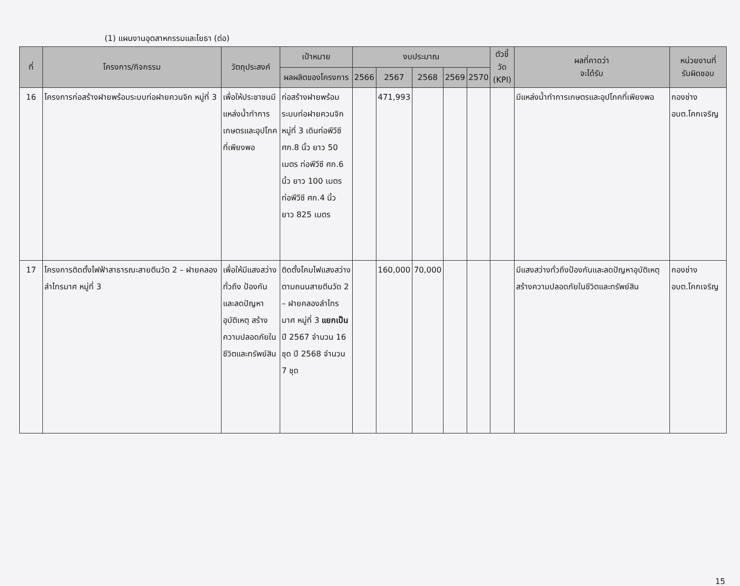(1) แผนงานอุตสาหกรรมและโยธา (ต่อ)
| ที่ | โครงการ/กิจกรรม | วัตถุประสงค์ | เป้าหมาย | งบประมาณ | | | | | ตัวชี้วัด (KPI) | ผลที่คาดว่า จะได้รับ | หน่วยงานที่ รับผิดชอบ |
| --- | --- | --- | --- | --- | --- | --- | --- | --- | --- | --- | --- |
| | | | ผลผลิตของโครงการ | 2566 | 2567 | 2568 | 2569 | 2570 | | | |
| 16 | โครงการก่อสร้างฝายพร้อมระบบท่อฝายควนจิก หมู่ที่ 3 | เพื่อให้ประชาชนมีแหล่งน้ำทำการเกษตรและอุปโภคที่เพียงพอ | ก่อสร้างฝายพร้อมระบบท่อฝายควนจิก หมู่ที่ 3 เดินท่อพีวีซี ศก.8 นิ้ว ยาว 50 เมตร ท่อพีวีซี ศก.6 นิ้ว ยาว 100 เมตร ท่อพีวีซี ศก.4 นิ้ว ยาว 825 เมตร | | 471,993 | | | | | มีแหล่งน้ำทำการเกษตรและอุปโภคที่เพียงพอ | กองช่าง อบต.โคกเจริญ |
| 17 | โครงการติดตั้งไฟฟ้าสาธารณะสายตีนวัด 2 – ฝายคลองลำไทรมาศ หมู่ที่ 3 | เพื่อให้มีแสงสว่างทั่วถึง ป้องกันและลดปัญหาอุบัติเหตุ สร้างความปลอดภัยในชีวิตและทรัพย์สิน | ติดตั้งโคมไฟแสงสว่างตามถนนสายตีนวัด 2 – ฝายคลองลำไทรมาศ หมู่ที่ 3 แยกเป็น ปี 2567 จำนวน 16 ชุด ปี 2568 จำนวน 7 ชุด | | 160,000 | 70,000 | | | | มีแสงสว่างทั่วถึงป้องกันและลดปัญหาอุบัติเหตุ สร้างความปลอดภัยในชีวิตและทรัพย์สิน | กองช่าง อบต.โคกเจริญ |
15